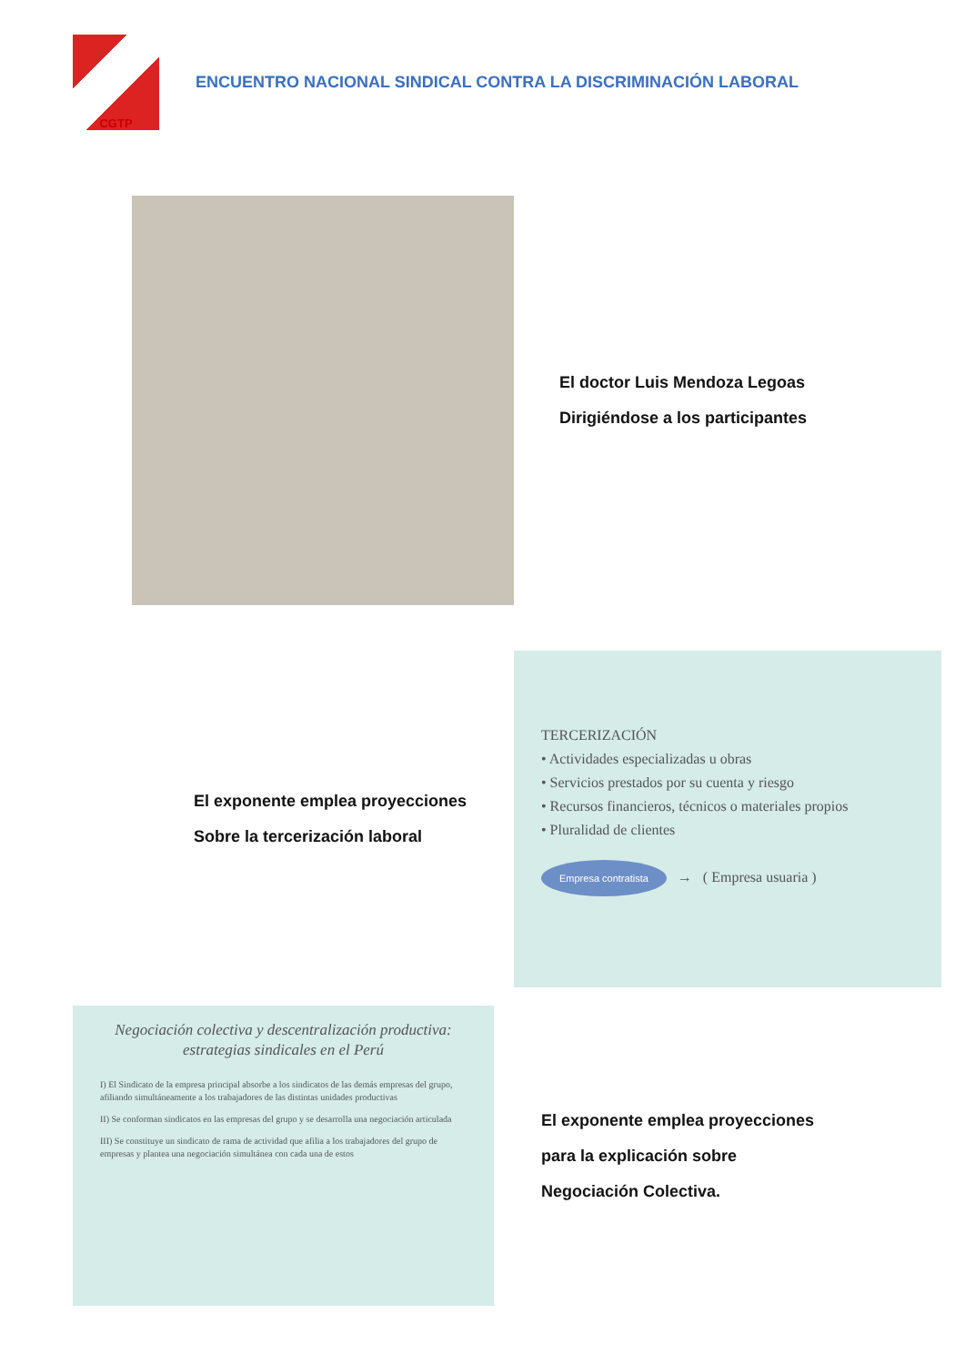CGTP
ENCUENTRO NACIONAL SINDICAL CONTRA LA DISCRIMINACIÓN LABORAL
El doctor Luis Mendoza Legoas
Dirigiéndose a los participantes
El exponente emplea proyecciones
Sobre la tercerización laboral
TERCERIZACIÓN
• Actividades especializadas u obras
• Servicios prestados por su cuenta y riesgo
• Recursos financieros, técnicos o materiales propios
• Pluralidad de clientes
Empresa contratista → ( Empresa usuaria )
Negociación colectiva y descentralización productiva: estrategias sindicales en el Perú
I) El Sindicato de la empresa principal absorbe a los sindicatos de las demás empresas del grupo, afiliando simultáneamente a los trabajadores de las distintas unidades productivas
II) Se conforman sindicatos en las empresas del grupo y se desarrolla una negociación articulada
III) Se constituye un sindicato de rama de actividad que afilia a los trabajadores del grupo de empresas y plantea una negociación simultánea con cada una de estos
El exponente emplea proyecciones
para la explicación sobre
Negociación Colectiva.